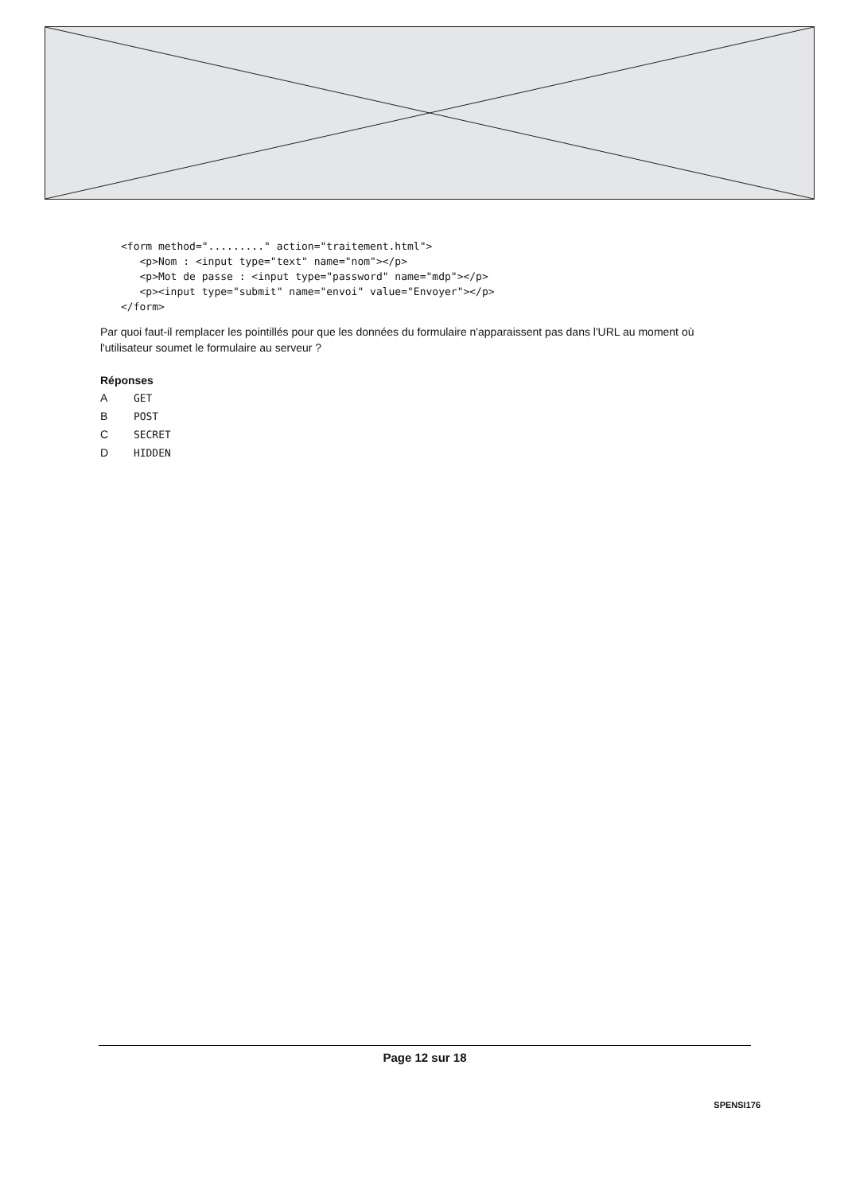<form method="........." action="traitement.html">
   <p>Nom : <input type="text" name="nom"></p>
   <p>Mot de passe : <input type="password" name="mdp"></p>
   <p><input type="submit" name="envoi" value="Envoyer"></p>
</form>
Par quoi faut-il remplacer les pointillés pour que les données du formulaire n'apparaissent pas dans l'URL au moment où l'utilisateur soumet le formulaire au serveur ?
Réponses
A GET
B POST
C SECRET
D HIDDEN
Page 12 sur 18
SPENSI176